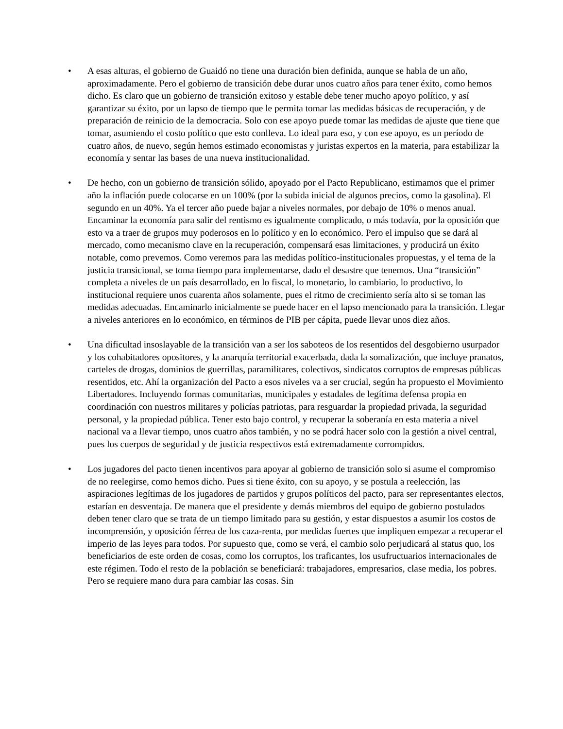• A esas alturas, el gobierno de Guaidó no tiene una duración bien definida, aunque se habla de un año, aproximadamente. Pero el gobierno de transición debe durar unos cuatro años para tener éxito, como hemos dicho. Es claro que un gobierno de transición exitoso y estable debe tener mucho apoyo político, y así garantizar su éxito, por un lapso de tiempo que le permita tomar las medidas básicas de recuperación, y de preparación de reinicio de la democracia. Solo con ese apoyo puede tomar las medidas de ajuste que tiene que tomar, asumiendo el costo político que esto conlleva. Lo ideal para eso, y con ese apoyo, es un período de cuatro años, de nuevo, según hemos estimado economistas y juristas expertos en la materia, para estabilizar la economía y sentar las bases de una nueva institucionalidad.
• De hecho, con un gobierno de transición sólido, apoyado por el Pacto Republicano, estimamos que el primer año la inflación puede colocarse en un 100% (por la subida inicial de algunos precios, como la gasolina). El segundo en un 40%. Ya el tercer año puede bajar a niveles normales, por debajo de 10% o menos anual. Encaminar la economía para salir del rentismo es igualmente complicado, o más todavía, por la oposición que esto va a traer de grupos muy poderosos en lo político y en lo económico. Pero el impulso que se dará al mercado, como mecanismo clave en la recuperación, compensará esas limitaciones, y producirá un éxito notable, como prevemos. Como veremos para las medidas político-institucionales propuestas, y el tema de la justicia transicional, se toma tiempo para implementarse, dado el desastre que tenemos. Una “transición” completa a niveles de un país desarrollado, en lo fiscal, lo monetario, lo cambiario, lo productivo, lo institucional requiere unos cuarenta años solamente, pues el ritmo de crecimiento sería alto si se toman las medidas adecuadas. Encaminarlo inicialmente se puede hacer en el lapso mencionado para la transición. Llegar a niveles anteriores en lo económico, en términos de PIB per cápita, puede llevar unos diez años.
• Una dificultad insoslayable de la transición van a ser los saboteos de los resentidos del desgobierno usurpador y los cohabitadores opositores, y la anarquía territorial exacerbada, dada la somalización, que incluye pranatos, carteles de drogas, dominios de guerrillas, paramilitares, colectivos, sindicatos corruptos de empresas públicas resentidos, etc. Ahí la organización del Pacto a esos niveles va a ser crucial, según ha propuesto el Movimiento Libertadores. Incluyendo formas comunitarias, municipales y estadales de legítima defensa propia en coordinación con nuestros militares y policías patriotas, para resguardar la propiedad privada, la seguridad personal, y la propiedad pública. Tener esto bajo control, y recuperar la soberanía en esta materia a nivel nacional va a llevar tiempo, unos cuatro años también, y no se podrá hacer solo con la gestión a nivel central, pues los cuerpos de seguridad y de justicia respectivos está extremadamente corrompidos.
• Los jugadores del pacto tienen incentivos para apoyar al gobierno de transición solo si asume el compromiso de no reelegirse, como hemos dicho. Pues si tiene éxito, con su apoyo, y se postula a reelección, las aspiraciones legítimas de los jugadores de partidos y grupos políticos del pacto, para ser representantes electos, estarían en desventaja. De manera que el presidente y demás miembros del equipo de gobierno postulados deben tener claro que se trata de un tiempo limitado para su gestión, y estar dispuestos a asumir los costos de incomprensión, y oposición férrea de los caza-renta, por medidas fuertes que impliquen empezar a recuperar el imperio de las leyes para todos. Por supuesto que, como se verá, el cambio solo perjudicará al status quo, los beneficiarios de este orden de cosas, como los corruptos, los traficantes, los usufructuarios internacionales de este régimen. Todo el resto de la población se beneficiará: trabajadores, empresarios, clase media, los pobres. Pero se requiere mano dura para cambiar las cosas. Sin